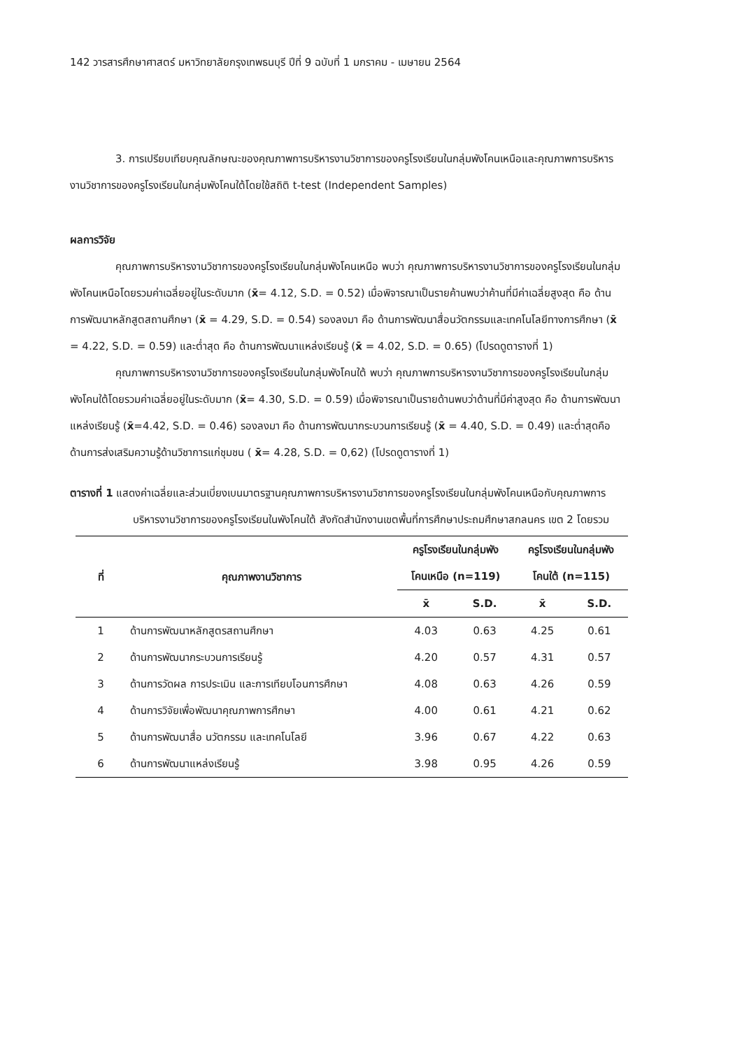142 วารสารศึกษาศาสตร์ มหาวิทยาลัยกรุงเทพธนบุรี ปีที่ 9 ฉบับที่ 1 มกราคม - เมษายน 2564
3. การเปรียบเทียบคุณลักษณะของคุณภาพการบริหารงานวิชาการของครูโรงเรียนในกลุ่มพังโคนเหนือและคุณภาพการบริหารงานวิชาการของครูโรงเรียนในกลุ่มพังโคนใต้โดยใช้สถิติ t-test (Independent Samples)
ผลการวิจัย
คุณภาพการบริหารงานวิชาการของครูโรงเรียนในกลุ่มพังโคนเหนือ พบว่า คุณภาพการบริหารงานวิชาการของครูโรงเรียนในกลุ่มพังโคนเหนือโดยรวมค่าเฉลี่ยอยู่ในระดับมาก (x̄= 4.12, S.D. = 0.52) เมื่อพิจารณาเป็นรายค้านพบว่าค้านที่มีค่าเฉลี่ยสูงสุด คือ ด้านการพัฒนาหลักสูตสถานศึกษา (x̄ = 4.29, S.D. = 0.54) รองลงมา คือ ด้านการพัฒนาสื่อนวัตกรรมและเทคโนโลยีทางการศึกษา (x̄ = 4.22, S.D. = 0.59) และต่ำสุด คือ ด้านการพัฒนาแหล่งเรียนรู้ (x̄ = 4.02, S.D. = 0.65) (โปรดดูตารางที่ 1)
คุณภาพการบริหารงานวิชาการของครูโรงเรียนในกลุ่มพังโคนใต้ พบว่า คุณภาพการบริหารงานวิชาการของครูโรงเรียนในกลุ่มพังโคนใต้โดยรวมค่าเฉลี่ยอยู่ในระดับมาก (x̄= 4.30, S.D. = 0.59) เมื่อพิจารณาเป็นรายด้านพบว่าด้านที่มีค่าสูงสุด คือ ด้านการพัฒนาแหล่งเรียนรู้ (x̄=4.42, S.D. = 0.46) รองลงมา คือ ด้านการพัฒนากระบวนการเรียนรู้ (x̄ = 4.40, S.D. = 0.49) และต่ำสุดคือด้านการส่งเสริมความรู้ด้านวิชาการแก่ชุมชน ( x̄= 4.28, S.D. = 0,62) (โปรดดูตารางที่ 1)
ตารางที่ 1 แสดงค่าเฉลี่ยและส่วนเบี่ยงเบนมาตรฐานคุณภาพการบริหารงานวิชาการของครูโรงเรียนในกลุ่มพังโคนเหนือกับคุณภาพการบริหารงานวิชาการของครูโรงเรียนในพังโคนใต้ สังกัดสำนักงานเขตพื้นที่การศึกษาประถมศึกษาสกลนคร เขต 2 โดยรวม
| ที่ | คุณภาพงานวิชาการ | ครูโรงเรียนในกลุ่มพัง โคนเหนือ (n=119) | | ครูโรงเรียนในกลุ่มพัง โคนใต้ (n=115) | |
| --- | --- | --- | --- | --- | --- |
| | | x̄ | S.D. | x̄ | S.D. |
| 1 | ด้านการพัฒนาหลักสูตรสถานศึกษา | 4.03 | 0.63 | 4.25 | 0.61 |
| 2 | ด้านการพัฒนากระบวนการเรียนรู้ | 4.20 | 0.57 | 4.31 | 0.57 |
| 3 | ด้านการวัดผล การประเมิน และการเทียบโอนการศึกษา | 4.08 | 0.63 | 4.26 | 0.59 |
| 4 | ด้านการวิจัยเพื่อพัฒนาคุณภาพการศึกษา | 4.00 | 0.61 | 4.21 | 0.62 |
| 5 | ด้านการพัฒนาสื่อ นวัตกรรม และเทคโนโลยี | 3.96 | 0.67 | 4.22 | 0.63 |
| 6 | ด้านการพัฒนาแหล่งเรียนรู้ | 3.98 | 0.95 | 4.26 | 0.59 |